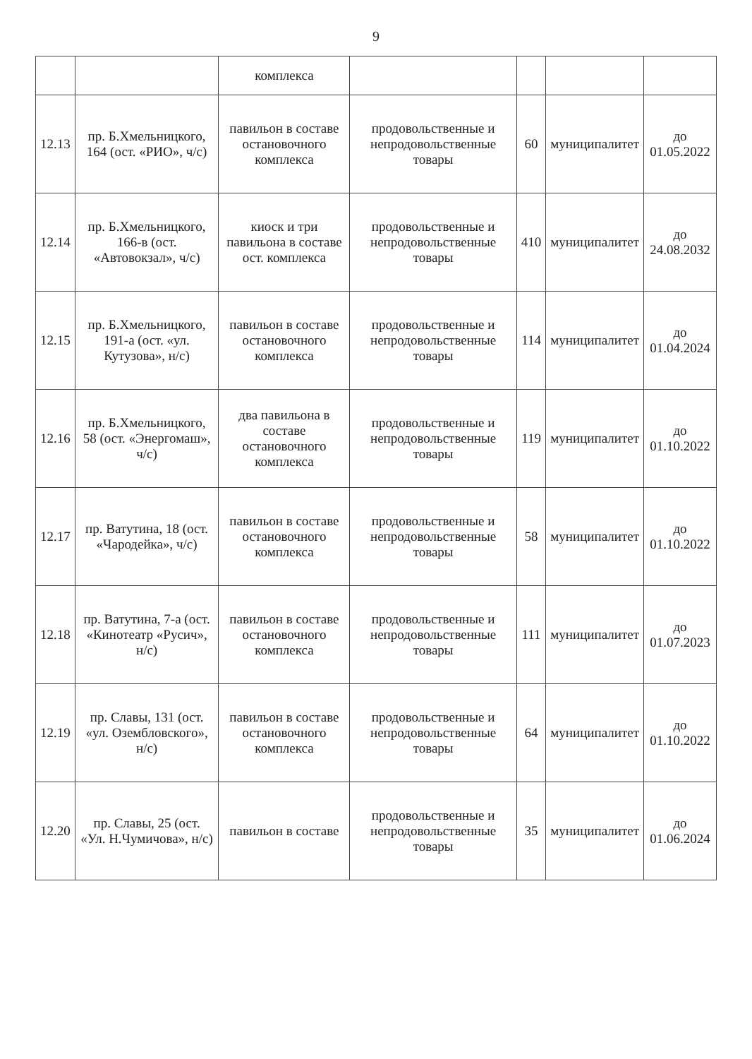9
| | | комплекса | | | | |
| 12.13 | пр. Б.Хмельницкого, 164 (ост. «РИО», ч/с) | павильон в составе остановочного комплекса | продовольственные и непродовольственные товары | 60 | муниципалитет | до 01.05.2022 |
| 12.14 | пр. Б.Хмельницкого, 166-в (ост. «Автовокзал», ч/с) | киоск и три павильона в составе ост. комплекса | продовольственные и непродовольственные товары | 410 | муниципалитет | до 24.08.2032 |
| 12.15 | пр. Б.Хмельницкого, 191-а (ост. «ул. Кутузова», н/с) | павильон в составе остановочного комплекса | продовольственные и непродовольственные товары | 114 | муниципалитет | до 01.04.2024 |
| 12.16 | пр. Б.Хмельницкого, 58 (ост. «Энергомаш», ч/с) | два павильона в составе остановочного комплекса | продовольственные и непродовольственные товары | 119 | муниципалитет | до 01.10.2022 |
| 12.17 | пр. Ватутина, 18 (ост. «Чародейка», ч/с) | павильон в составе остановочного комплекса | продовольственные и непродовольственные товары | 58 | муниципалитет | до 01.10.2022 |
| 12.18 | пр. Ватутина, 7-а (ост. «Кинотеатр «Русич», н/с) | павильон в составе остановочного комплекса | продовольственные и непродовольственные товары | 111 | муниципалитет | до 01.07.2023 |
| 12.19 | пр. Славы, 131 (ост. «ул. Озембловского», н/с) | павильон в составе остановочного комплекса | продовольственные и непродовольственные товары | 64 | муниципалитет | до 01.10.2022 |
| 12.20 | пр. Славы, 25 (ост. «Ул. Н.Чумичова», н/с) | павильон в составе | продовольственные и непродовольственные товары | 35 | муниципалитет | до 01.06.2024 |